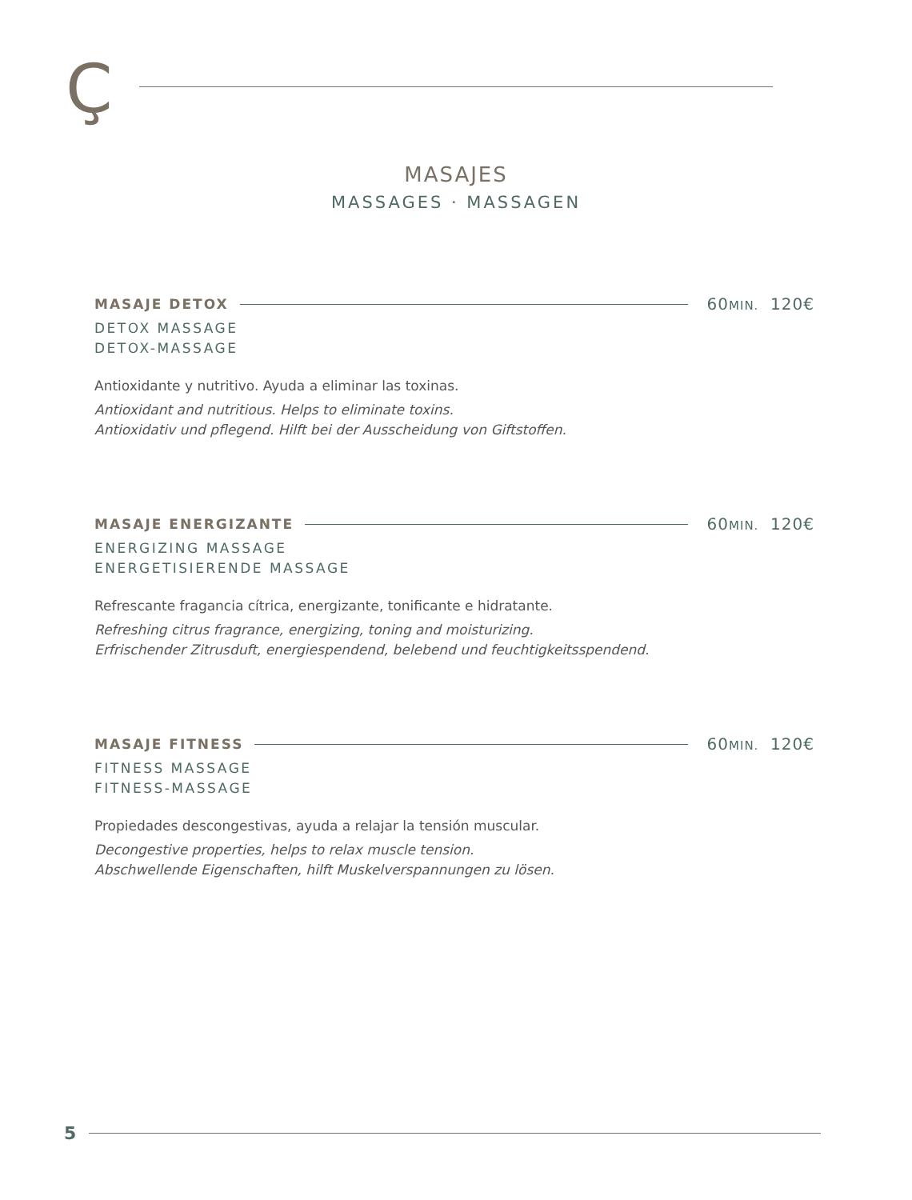Ç
MASAJES
MASSAGES · MASSAGEN
MASAJE DETOX 60MIN. 120€
DETOX MASSAGE
DETOX-MASSAGE
Antioxidante y nutritivo. Ayuda a eliminar las toxinas.
Antioxidant and nutritious. Helps to eliminate toxins.
Antioxidativ und pflegend. Hilft bei der Ausscheidung von Giftstoffen.
MASAJE ENERGIZANTE 60MIN. 120€
ENERGIZING MASSAGE
ENERGETISIERENDE MASSAGE
Refrescante fragancia cítrica, energizante, tonificante e hidratante.
Refreshing citrus fragrance, energizing, toning and moisturizing.
Erfrischender Zitrusduft, energiespendend, belebend und feuchtigkeitsspendend.
MASAJE FITNESS 60MIN. 120€
FITNESS MASSAGE
FITNESS-MASSAGE
Propiedades descongestivas, ayuda a relajar la tensión muscular.
Decongestive properties, helps to relax muscle tension.
Abschwellende Eigenschaften, hilft Muskelverspannungen zu lösen.
5